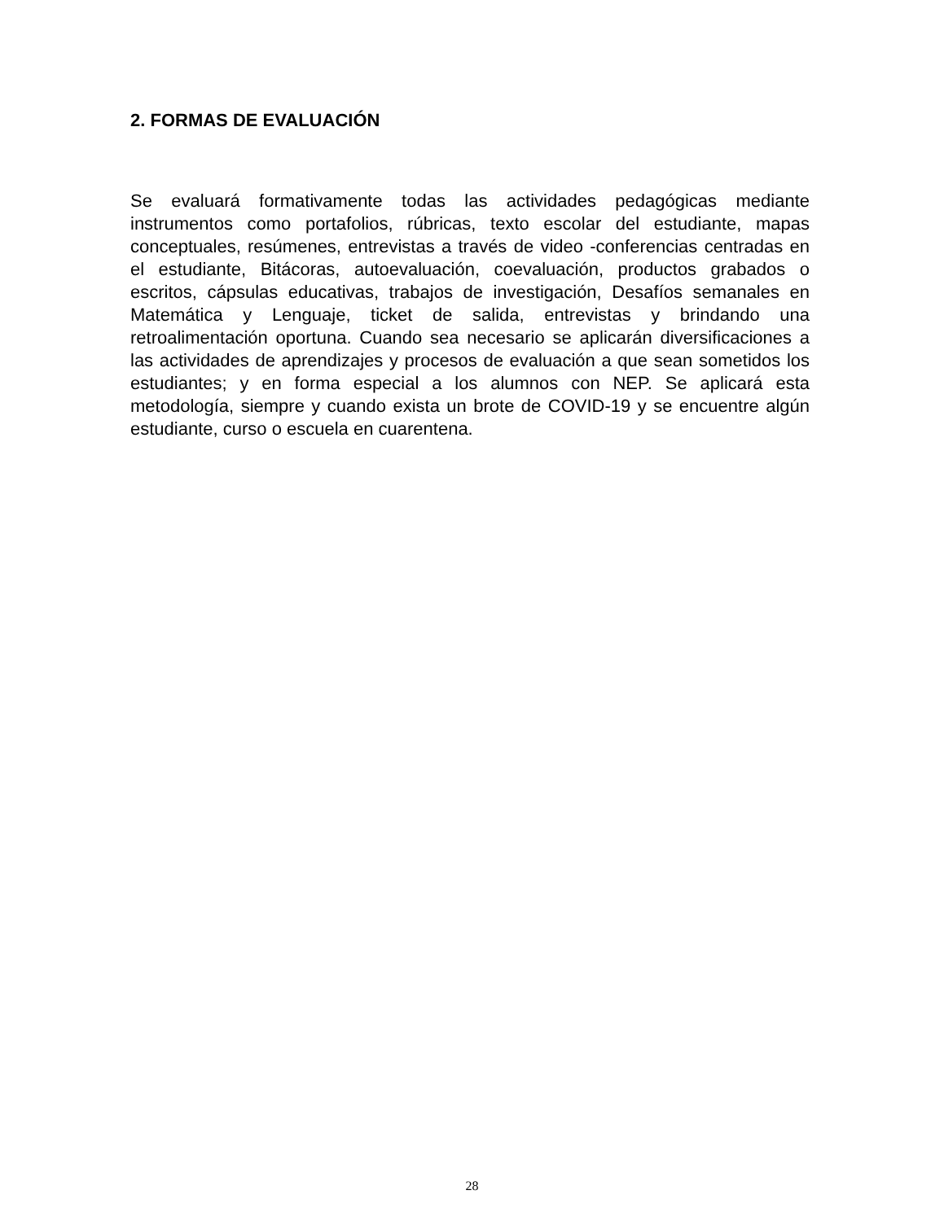2. FORMAS DE EVALUACIÓN
Se evaluará formativamente todas las actividades pedagógicas mediante instrumentos como portafolios, rúbricas, texto escolar del estudiante, mapas conceptuales, resúmenes, entrevistas a través de video -conferencias centradas en el estudiante, Bitácoras, autoevaluación, coevaluación, productos grabados o escritos, cápsulas educativas, trabajos de investigación, Desafíos semanales en Matemática y Lenguaje, ticket de salida, entrevistas y brindando una retroalimentación oportuna. Cuando sea necesario se aplicarán diversificaciones a las actividades de aprendizajes y procesos de evaluación a que sean sometidos los estudiantes; y en forma especial a los alumnos con NEP. Se aplicará esta metodología, siempre y cuando exista un brote de COVID-19 y se encuentre algún estudiante, curso o escuela en cuarentena.
28